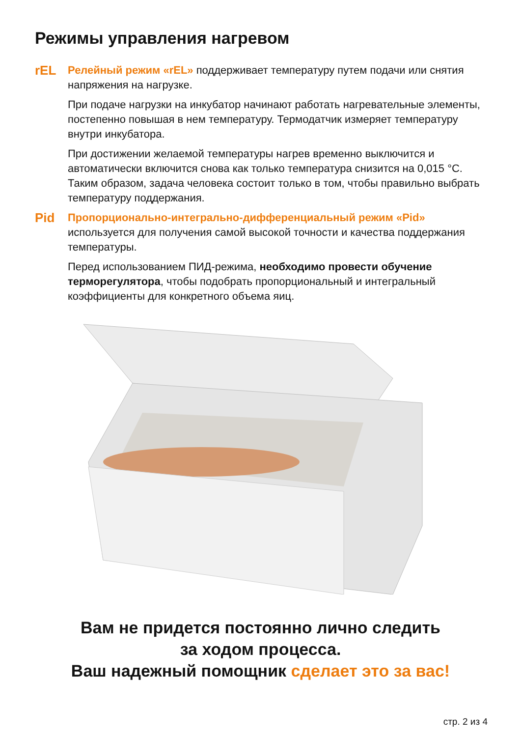Режимы управления нагревом
rEL
Релейный режим «rEL» поддерживает температуру путем подачи или снятия напряжения на нагрузке.
При подаче нагрузки на инкубатор начинают работать нагревательные элементы, постепенно повышая в нем температуру. Термодатчик измеряет температуру внутри инкубатора.
При достижении желаемой температуры нагрев временно выключится и автоматически включится снова как только температура снизится на 0,015 °С. Таким образом, задача человека состоит только в том, чтобы правильно выбрать температуру поддержания.
Pid
Пропорционально-интегрально-дифференциальный режим «Pid» используется для получения самой высокой точности и качества поддержания температуры.
Перед использованием ПИД-режима, необходимо провести обучение терморегулятора, чтобы подобрать пропорциональный и интегральный коэффициенты для конкретного объема яиц.
Вам не придется постоянно лично следить
за ходом процесса.
Ваш надежный помощник сделает это за вас!
стр. 2 из 4